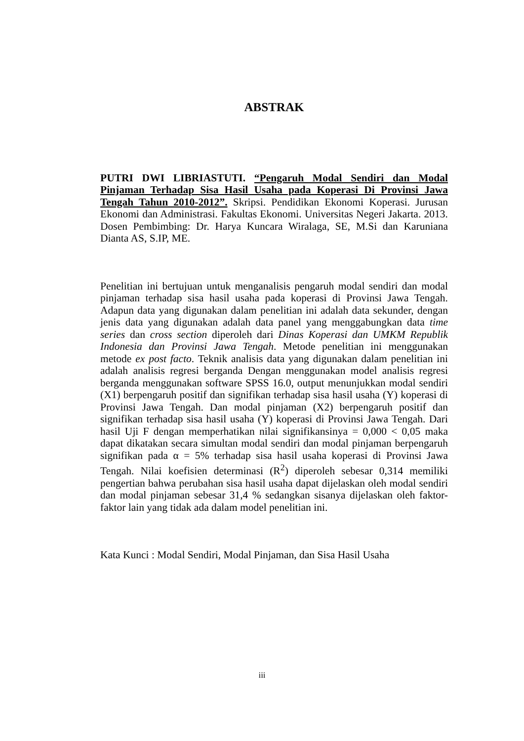ABSTRAK
PUTRI DWI LIBRIASTUTI. “Pengaruh Modal Sendiri dan Modal Pinjaman Terhadap Sisa Hasil Usaha pada Koperasi Di Provinsi Jawa Tengah Tahun 2010-2012”. Skripsi. Pendidikan Ekonomi Koperasi. Jurusan Ekonomi dan Administrasi. Fakultas Ekonomi. Universitas Negeri Jakarta. 2013. Dosen Pembimbing: Dr. Harya Kuncara Wiralaga, SE, M.Si dan Karuniana Dianta AS, S.IP, ME.
Penelitian ini bertujuan untuk menganalisis pengaruh modal sendiri dan modal pinjaman terhadap sisa hasil usaha pada koperasi di Provinsi Jawa Tengah. Adapun data yang digunakan dalam penelitian ini adalah data sekunder, dengan jenis data yang digunakan adalah data panel yang menggabungkan data time series dan cross section diperoleh dari Dinas Koperasi dan UMKM Republik Indonesia dan Provinsi Jawa Tengah. Metode penelitian ini menggunakan metode ex post facto. Teknik analisis data yang digunakan dalam penelitian ini adalah analisis regresi berganda Dengan menggunakan model analisis regresi berganda menggunakan software SPSS 16.0, output menunjukkan modal sendiri (X1) berpengaruh positif dan signifikan terhadap sisa hasil usaha (Y) koperasi di Provinsi Jawa Tengah. Dan modal pinjaman (X2) berpengaruh positif dan signifikan terhadap sisa hasil usaha (Y) koperasi di Provinsi Jawa Tengah. Dari hasil Uji F dengan memperhatikan nilai signifikansinya = 0,000 < 0,05 maka dapat dikatakan secara simultan modal sendiri dan modal pinjaman berpengaruh signifikan pada α = 5% terhadap sisa hasil usaha koperasi di Provinsi Jawa Tengah. Nilai koefisien determinasi (R<sup>2</sup>) diperoleh sebesar 0,314 memiliki pengertian bahwa perubahan sisa hasil usaha dapat dijelaskan oleh modal sendiri dan modal pinjaman sebesar 31,4 % sedangkan sisanya dijelaskan oleh faktor-faktor lain yang tidak ada dalam model penelitian ini.
Kata Kunci : Modal Sendiri, Modal Pinjaman, dan Sisa Hasil Usaha
iii